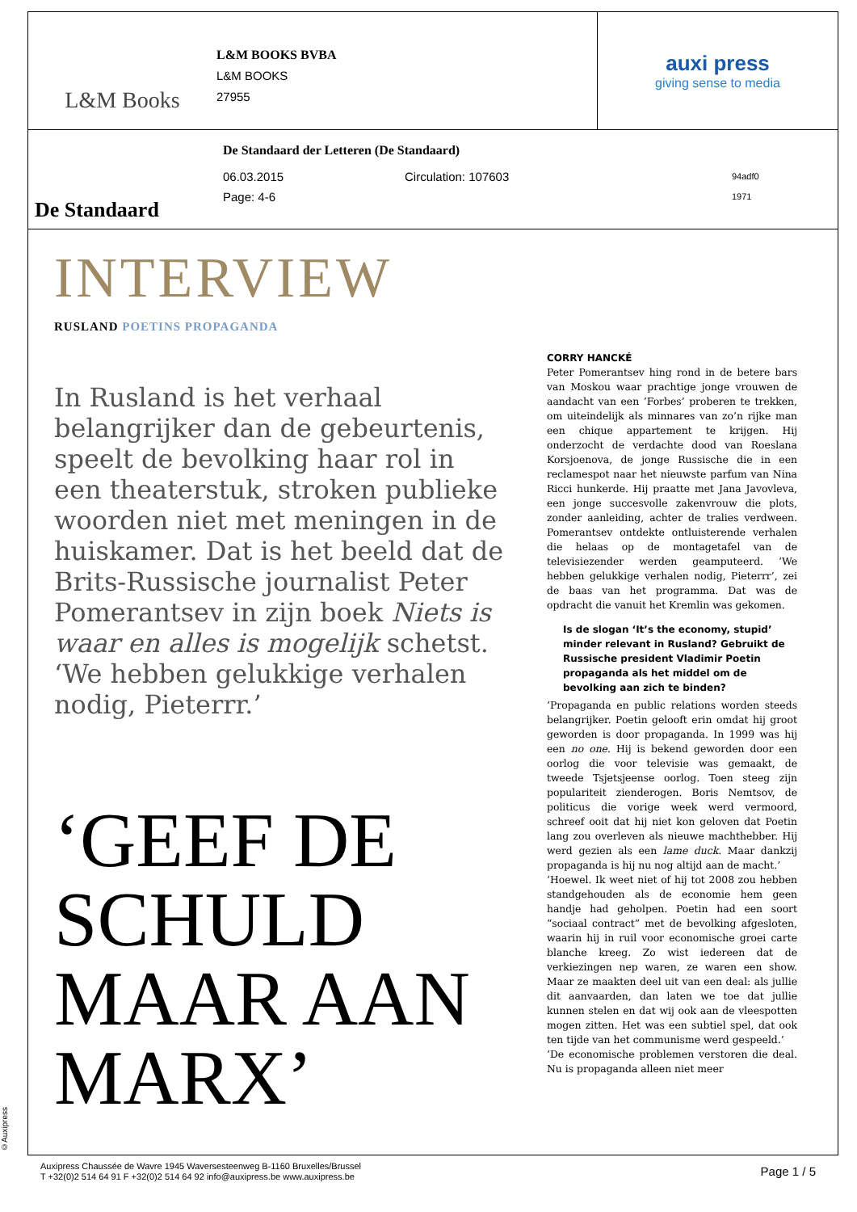L&M Books
L&M BOOKS BVBA
L&M BOOKS
27955
auxi press
giving sense to media
De Standaard
De Standaard der Letteren (De Standaard)
06.03.2015 Circulation: 107603 94adf0
Page: 4-6 1971
INTERVIEW
RUSLAND POETINS PROPAGANDA
In Rusland is het verhaal belangrijker dan de gebeurtenis, speelt de bevolking haar rol in een theaterstuk, stroken publieke woorden niet met meningen in de huiskamer. Dat is het beeld dat de Brits-Russische journalist Peter Pomerantsev in zijn boek Niets is waar en alles is mogelijk schetst. ‘We hebben gelukkige verhalen nodig, Pieterrr.’
‘GEEF DE SCHULD MAAR AAN MARX’
CORRY HANCKÉ
Peter Pomerantsev hing rond in de betere bars van Moskou waar prachtige jonge vrouwen de aandacht van een ‘Forbes’ proberen te trekken, om uiteindelijk als minnares van zo’n rijke man een chique appartement te krijgen. Hij onderzocht de verdachte dood van Roeslana Korsjoenova, de jonge Russische die in een reclamespot naar het nieuwste parfum van Nina Ricci hunkerde. Hij praatte met Jana Javovleva, een jonge succesvolle zakenvrouw die plots, zonder aanleiding, achter de tralies verdween. Pomerantsev ontdekte ontluisterende verhalen die helaas op de montagetafel van de televisiezender werden geamputeerd. ‘We hebben gelukkige verhalen nodig, Pieterrr’, zei de baas van het programma. Dat was de opdracht die vanuit het Kremlin was gekomen.
Is de slogan ‘It’s the economy, stupid’ minder relevant in Rusland? Gebruikt de Russische president Vladimir Poetin propaganda als het middel om de bevolking aan zich te binden?
‘Propaganda en public relations worden steeds belangrijker. Poetin gelooft erin omdat hij groot geworden is door propaganda. In 1999 was hij een no one. Hij is bekend geworden door een oorlog die voor televisie was gemaakt, de tweede Tsjetsjeense oorlog. Toen steeg zijn populariteit zienderogen. Boris Nemtsov, de politicus die vorige week werd vermoord, schreef ooit dat hij niet kon geloven dat Poetin lang zou overleven als nieuwe machthebber. Hij werd gezien als een lame duck. Maar dankzij propaganda is hij nu nog altijd aan de macht.’
‘Hoewel. Ik weet niet of hij tot 2008 zou hebben standgehouden als de economie hem geen handje had geholpen. Poetin had een soort “sociaal contract” met de bevolking afgesloten, waarin hij in ruil voor economische groei carte blanche kreeg. Zo wist iedereen dat de verkiezingen nep waren, ze waren een show. Maar ze maakten deel uit van een deal: als jullie dit aanvaarden, dan laten we toe dat jullie kunnen stelen en dat wij ook aan de vleespotten mogen zitten. Het was een subtiel spel, dat ook ten tijde van het communisme werd gespeeld.’
‘De economische problemen verstoren die deal. Nu is propaganda alleen niet meer
©Auxipress
Auxipress Chaussée de Wavre 1945 Waversesteenweg B-1160 Bruxelles/Brussel
T +32(0)2 514 64 91 F +32(0)2 514 64 92 info@auxipress.be www.auxipress.be
Page 1 / 5